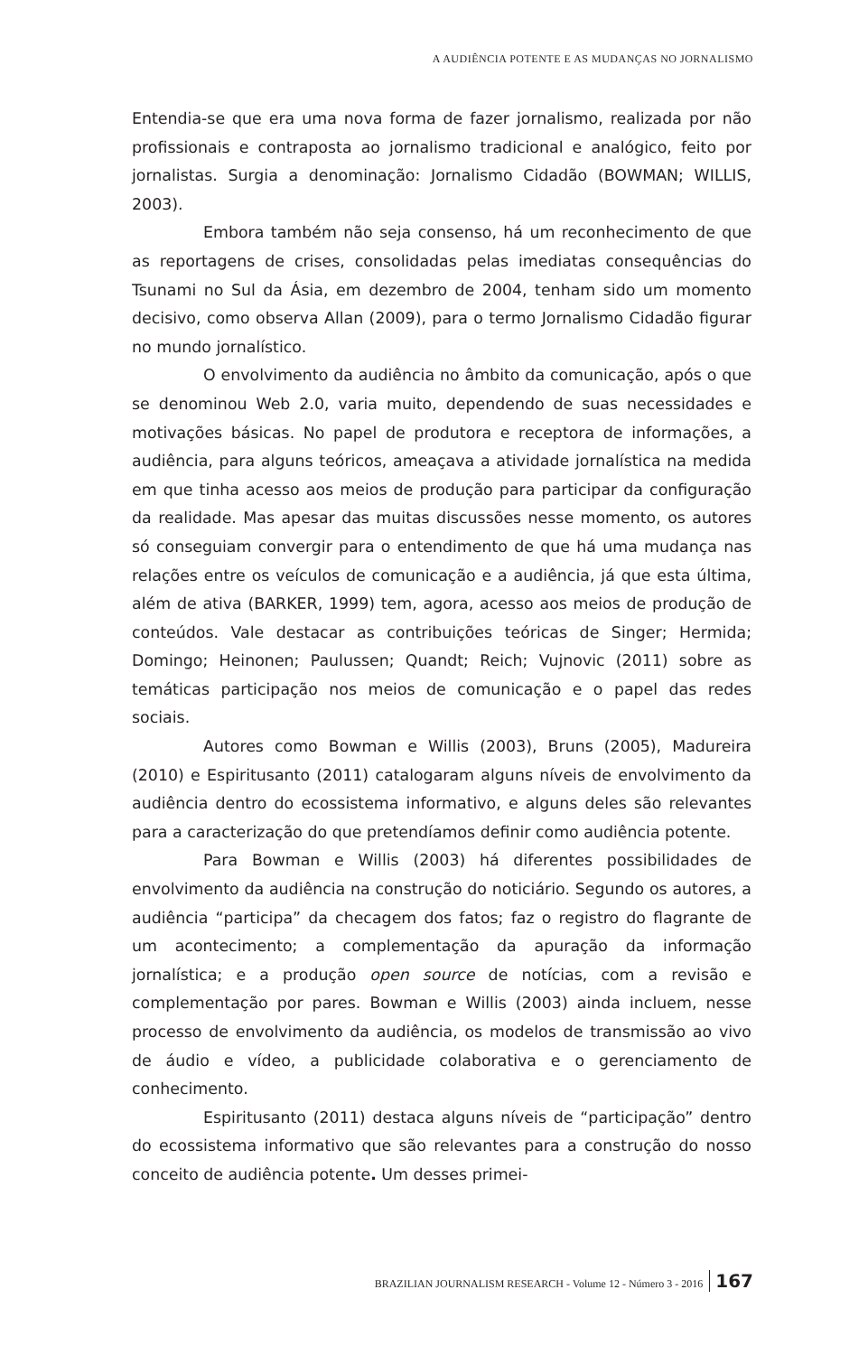A AUDIÊNCIA POTENTE E AS MUDANÇAS NO JORNALISMO
Entendia-se que era uma nova forma de fazer jornalismo, realizada por não profissionais e contraposta ao jornalismo tradicional e analógico, feito por jornalistas. Surgia a denominação: Jornalismo Cidadão (BOWMAN; WILLIS, 2003).
Embora também não seja consenso, há um reconhecimento de que as reportagens de crises, consolidadas pelas imediatas consequências do Tsunami no Sul da Ásia, em dezembro de 2004, tenham sido um momento decisivo, como observa Allan (2009), para o termo Jornalismo Cidadão figurar no mundo jornalístico.
O envolvimento da audiência no âmbito da comunicação, após o que se denominou Web 2.0, varia muito, dependendo de suas necessidades e motivações básicas. No papel de produtora e receptora de informações, a audiência, para alguns teóricos, ameaçava a atividade jornalística na medida em que tinha acesso aos meios de produção para participar da configuração da realidade. Mas apesar das muitas discussões nesse momento, os autores só conseguiam convergir para o entendimento de que há uma mudança nas relações entre os veículos de comunicação e a audiência, já que esta última, além de ativa (BARKER, 1999) tem, agora, acesso aos meios de produção de conteúdos. Vale destacar as contribuições teóricas de Singer; Hermida; Domingo; Heinonen; Paulussen; Quandt; Reich; Vujnovic (2011) sobre as temáticas participação nos meios de comunicação e o papel das redes sociais.
Autores como Bowman e Willis (2003), Bruns (2005), Madureira (2010) e Espiritusanto (2011) catalogaram alguns níveis de envolvimento da audiência dentro do ecossistema informativo, e alguns deles são relevantes para a caracterização do que pretendíamos definir como audiência potente.
Para Bowman e Willis (2003) há diferentes possibilidades de envolvimento da audiência na construção do noticiário. Segundo os autores, a audiência “participa” da checagem dos fatos; faz o registro do flagrante de um acontecimento; a complementação da apuração da informação jornalística; e a produção open source de notícias, com a revisão e complementação por pares. Bowman e Willis (2003) ainda incluem, nesse processo de envolvimento da audiência, os modelos de transmissão ao vivo de áudio e vídeo, a publicidade colaborativa e o gerenciamento de conhecimento.
Espiritusanto (2011) destaca alguns níveis de “participação” dentro do ecossistema informativo que são relevantes para a construção do nosso conceito de audiência potente. Um desses primei-
BRAZILIAN JOURNALISM RESEARCH - Volume 12 - Número 3 - 2016 167